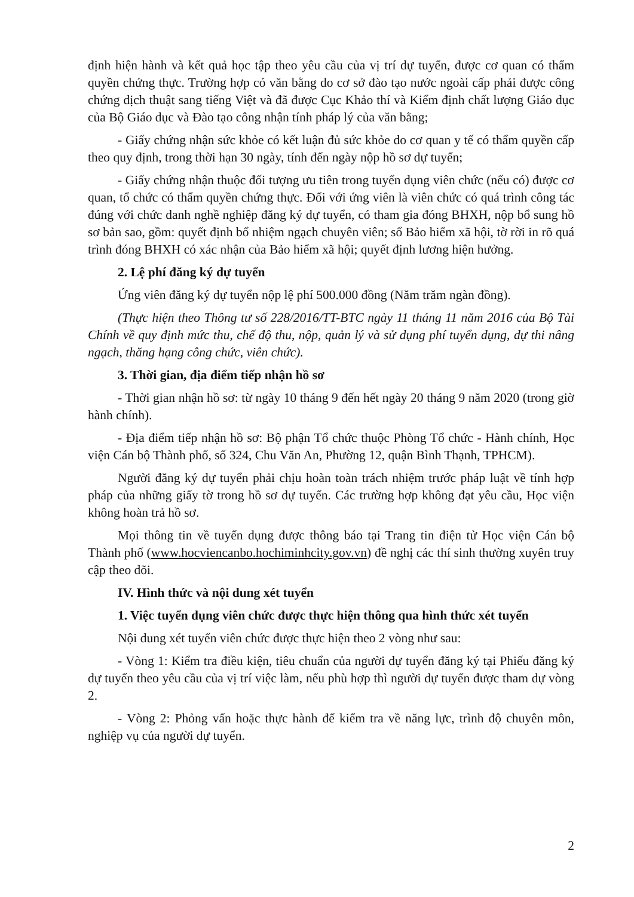định hiện hành và kết quả học tập theo yêu cầu của vị trí dự tuyển, được cơ quan có thẩm quyền chứng thực. Trường hợp có văn bằng do cơ sở đào tạo nước ngoài cấp phải được công chứng dịch thuật sang tiếng Việt và đã được Cục Khảo thí và Kiểm định chất lượng Giáo dục của Bộ Giáo dục và Đào tạo công nhận tính pháp lý của văn bằng;
- Giấy chứng nhận sức khỏe có kết luận đủ sức khỏe do cơ quan y tế có thẩm quyền cấp theo quy định, trong thời hạn 30 ngày, tính đến ngày nộp hồ sơ dự tuyển;
- Giấy chứng nhận thuộc đối tượng ưu tiên trong tuyển dụng viên chức (nếu có) được cơ quan, tổ chức có thẩm quyền chứng thực. Đối với ứng viên là viên chức có quá trình công tác đúng với chức danh nghề nghiệp đăng ký dự tuyển, có tham gia đóng BHXH, nộp bổ sung hồ sơ bản sao, gồm: quyết định bổ nhiệm ngạch chuyên viên; sổ Bảo hiểm xã hội, tờ rời in rõ quá trình đóng BHXH có xác nhận của Bảo hiểm xã hội; quyết định lương hiện hưởng.
2. Lệ phí đăng ký dự tuyển
Ứng viên đăng ký dự tuyển nộp lệ phí 500.000 đồng (Năm trăm ngàn đồng).
(Thực hiện theo Thông tư số 228/2016/TT-BTC ngày 11 tháng 11 năm 2016 của Bộ Tài Chính về quy định mức thu, chế độ thu, nộp, quản lý và sử dụng phí tuyển dụng, dự thi nâng ngạch, thăng hạng công chức, viên chức).
3. Thời gian, địa điểm tiếp nhận hồ sơ
- Thời gian nhận hồ sơ: từ ngày 10 tháng 9 đến hết ngày 20 tháng 9 năm 2020 (trong giờ hành chính).
- Địa điểm tiếp nhận hồ sơ: Bộ phận Tổ chức thuộc Phòng Tổ chức - Hành chính, Học viện Cán bộ Thành phố, số 324, Chu Văn An, Phường 12, quận Bình Thạnh, TPHCM).
Người đăng ký dự tuyển phải chịu hoàn toàn trách nhiệm trước pháp luật về tính hợp pháp của những giấy tờ trong hồ sơ dự tuyển. Các trường hợp không đạt yêu cầu, Học viện không hoàn trả hồ sơ.
Mọi thông tin về tuyển dụng được thông báo tại Trang tin điện tử Học viện Cán bộ Thành phố (www.hocviencanbo.hochiminhcity.gov.vn) đề nghị các thí sinh thường xuyên truy cập theo dõi.
IV. Hình thức và nội dung xét tuyển
1. Việc tuyển dụng viên chức được thực hiện thông qua hình thức xét tuyển
Nội dung xét tuyển viên chức được thực hiện theo 2 vòng như sau:
- Vòng 1: Kiểm tra điều kiện, tiêu chuẩn của người dự tuyển đăng ký tại Phiếu đăng ký dự tuyển theo yêu cầu của vị trí việc làm, nếu phù hợp thì người dự tuyển được tham dự vòng 2.
- Vòng 2: Phỏng vấn hoặc thực hành để kiểm tra về năng lực, trình độ chuyên môn, nghiệp vụ của người dự tuyển.
2